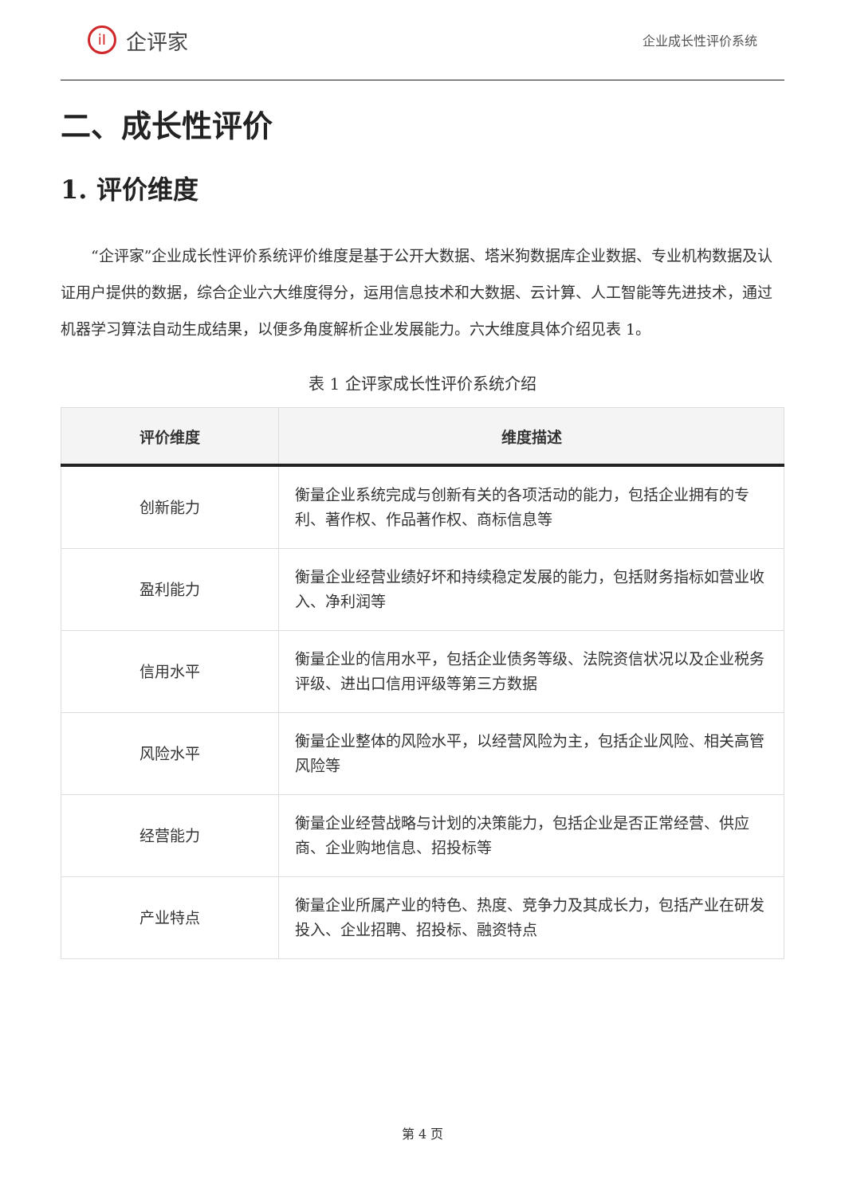iI
企评家
企业成长性评价系统
二、成长性评价
1. 评价维度
“企评家”企业成长性评价系统评价维度是基于公开大数据、塔米狗数据库企业数据、专业机构数据及认证用户提供的数据，综合企业六大维度得分，运用信息技术和大数据、云计算、人工智能等先进技术，通过机器学习算法自动生成结果，以便多角度解析企业发展能力。六大维度具体介绍见表 1。
表 1 企评家成长性评价系统介绍
| 评价维度 | 维度描述 |
| --- | --- |
| 创新能力 | 衡量企业系统完成与创新有关的各项活动的能力，包括企业拥有的专利、著作权、作品著作权、商标信息等 |
| 盈利能力 | 衡量企业经营业绩好坏和持续稳定发展的能力，包括财务指标如营业收入、净利润等 |
| 信用水平 | 衡量企业的信用水平，包括企业债务等级、法院资信状况以及企业税务评级、进出口信用评级等第三方数据 |
| 风险水平 | 衡量企业整体的风险水平，以经营风险为主，包括企业风险、相关高管风险等 |
| 经营能力 | 衡量企业经营战略与计划的决策能力，包括企业是否正常经营、供应商、企业购地信息、招投标等 |
| 产业特点 | 衡量企业所属产业的特色、热度、竞争力及其成长力，包括产业在研发投入、企业招聘、招投标、融资特点 |
第 4 页